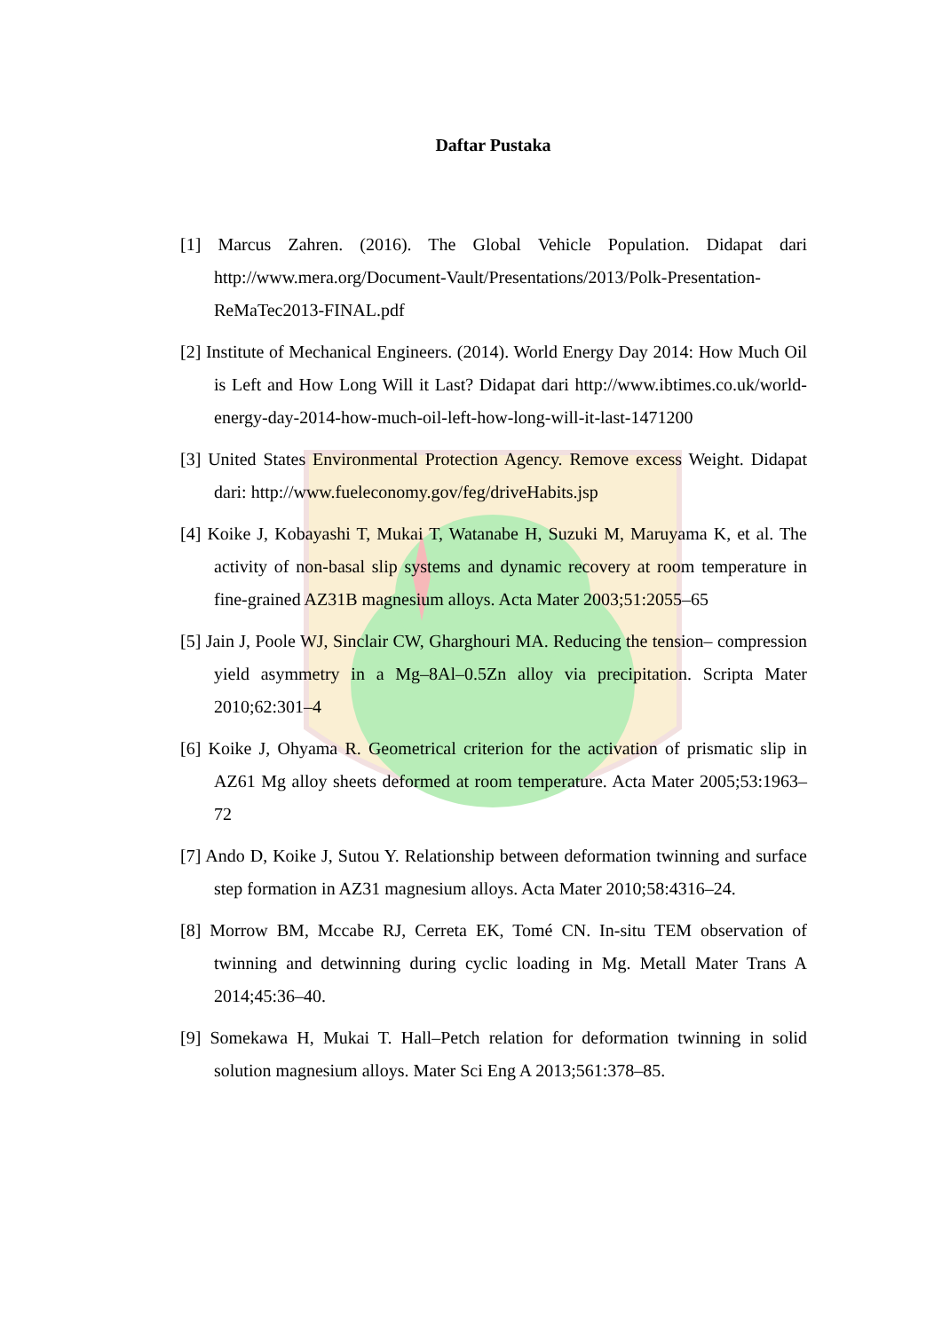Daftar Pustaka
[1] Marcus Zahren. (2016). The Global Vehicle Population. Didapat dari http://www.mera.org/Document-Vault/Presentations/2013/Polk-Presentation-ReMaTec2013-FINAL.pdf
[2] Institute of Mechanical Engineers. (2014). World Energy Day 2014: How Much Oil is Left and How Long Will it Last? Didapat dari http://www.ibtimes.co.uk/world-energy-day-2014-how-much-oil-left-how-long-will-it-last-1471200
[3] United States Environmental Protection Agency. Remove excess Weight. Didapat dari: http://www.fueleconomy.gov/feg/driveHabits.jsp
[4] Koike J, Kobayashi T, Mukai T, Watanabe H, Suzuki M, Maruyama K, et al. The activity of non-basal slip systems and dynamic recovery at room temperature in fine-grained AZ31B magnesium alloys. Acta Mater 2003;51:2055–65
[5] Jain J, Poole WJ, Sinclair CW, Gharghouri MA. Reducing the tension– compression yield asymmetry in a Mg–8Al–0.5Zn alloy via precipitation. Scripta Mater 2010;62:301–4
[6] Koike J, Ohyama R. Geometrical criterion for the activation of prismatic slip in AZ61 Mg alloy sheets deformed at room temperature. Acta Mater 2005;53:1963–72
[7] Ando D, Koike J, Sutou Y. Relationship between deformation twinning and surface step formation in AZ31 magnesium alloys. Acta Mater 2010;58:4316–24.
[8] Morrow BM, Mccabe RJ, Cerreta EK, Tomé CN. In-situ TEM observation of twinning and detwinning during cyclic loading in Mg. Metall Mater Trans A 2014;45:36–40.
[9] Somekawa H, Mukai T. Hall–Petch relation for deformation twinning in solid solution magnesium alloys. Mater Sci Eng A 2013;561:378–85.